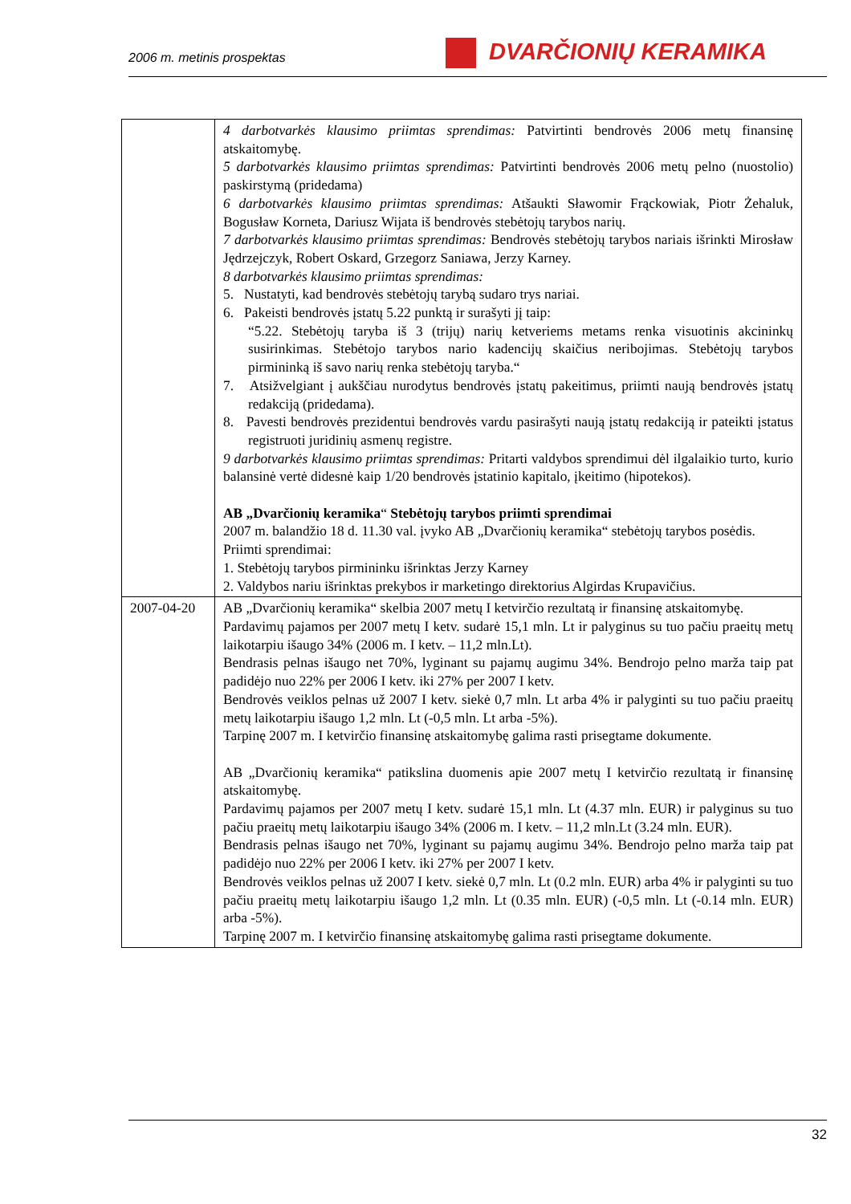2006 m. metinis prospektas DVARČIONIŲ KERAMIKA
| | 4 darbotvarkės klausimo priimtas sprendimas: Patvirtinti bendrovės 2006 metų finansinę atskaitomybę. 5 darbotvarkės klausimo priimtas sprendimas: Patvirtinti bendrovės 2006 metų pelno (nuostolio) paskirstymą (pridedama) 6 darbotvarkės klausimo priimtas sprendimas: Atšaukti Sławomir Frąckowiak, Piotr Żehaluk, Bogusław Korneta, Dariusz Wijata iš bendrovės stebėtojų tarybos narių. 7 darbotvarkės klausimo priimtas sprendimas: Bendrovės stebėtojų tarybos nariais išrinkti Mirosław Jędrzejczyk, Robert Oskard, Grzegorz Saniawa, Jerzy Karney. 8 darbotvarkės klausimo priimtas sprendimas: 5. Nustatyti, kad bendrovės stebėtojų tarybą sudaro trys nariai. 6. Pakeisti bendrovės įstatų 5.22 punktą ir surašyti jį taip: “5.22. Stebėtojų taryba iš 3 (trijų) narių ketveriems metams renka visuotinis akcininkų susirinkimas. Stebėtojo tarybos nario kadencijų skaičius neribojimas. Stebėtojų tarybos pirmininką iš savo narių renka stebėtojų taryba.“ 7. Atsižvelgiant į aukščiau nurodytus bendrovės įstatų pakeitimus, priimti naują bendrovės įstatų redakciją (pridedama). 8. Pavesti bendrovės prezidentui bendrovės vardu pasirašyti naują įstatų redakciją ir pateikti įstatus registruoti juridinių asmenų registre. 9 darbotvarkės klausimo priimtas sprendimas: Pritarti valdybos sprendimui dėl ilgalaikio turto, kurio balansinė vertė didesnė kaip 1/20 bendrovės įstatinio kapitalo, įkeitimo (hipotekos). AB „Dvarčionių keramika “ Stebėtojų tarybos priimti sprendimai 2007 m. balandžio 18 d. 11.30 val. įvyko AB „Dvarčionių keramika“ stebėtojų tarybos posėdis. Priimti sprendimai: 1. Stebėtojų tarybos pirmininku išrinktas Jerzy Karney 2. Valdybos nariu išrinktas prekybos ir marketingo direktorius Algirdas Krupavičius. |
| 2007-04-20 | AB „Dvarčionių keramika“ skelbia 2007 metų I ketvirčio rezultatą ir finansinę atskaitomybę. Pardavimų pajamos per 2007 metų I ketv. sudarė 15,1 mln. Lt ir palyginus su tuo pačiu praeitų metų laikotarpiu išaugo 34% (2006 m. I ketv. – 11,2 mln.Lt). Bendrasis pelnas išaugo net 70%, lyginant su pajamų augimu 34%. Bendrojo pelno marža taip pat padidėjo nuo 22% per 2006 I ketv. iki 27% per 2007 I ketv. Bendrovės veiklos pelnas už 2007 I ketv. siekė 0,7 mln. Lt arba 4% ir palyginti su tuo pačiu praeitų metų laikotarpiu išaugo 1,2 mln. Lt (-0,5 mln. Lt arba -5%). Tarpinę 2007 m. I ketvirčio finansinę atskaitomybę galima rasti prisegtame dokumente. AB „Dvarčionių keramika“ patikslina duomenis apie 2007 metų I ketvirčio rezultatą ir finansinę atskaitomybę. Pardavimų pajamos per 2007 metų I ketv. sudarė 15,1 mln. Lt (4.37 mln. EUR) ir palyginus su tuo pačiu praeitų metų laikotarpiu išaugo 34% (2006 m. I ketv. – 11,2 mln.Lt (3.24 mln. EUR). Bendrasis pelnas išaugo net 70%, lyginant su pajamų augimu 34%. Bendrojo pelno marža taip pat padidėjo nuo 22% per 2006 I ketv. iki 27% per 2007 I ketv. Bendrovės veiklos pelnas už 2007 I ketv. siekė 0,7 mln. Lt (0.2 mln. EUR) arba 4% ir palyginti su tuo pačiu praeitų metų laikotarpiu išaugo 1,2 mln. Lt (0.35 mln. EUR) (-0,5 mln. Lt (-0.14 mln. EUR) arba -5%). Tarpinę 2007 m. I ketvirčio finansinę atskaitomybę galima rasti prisegtame dokumente. |
32